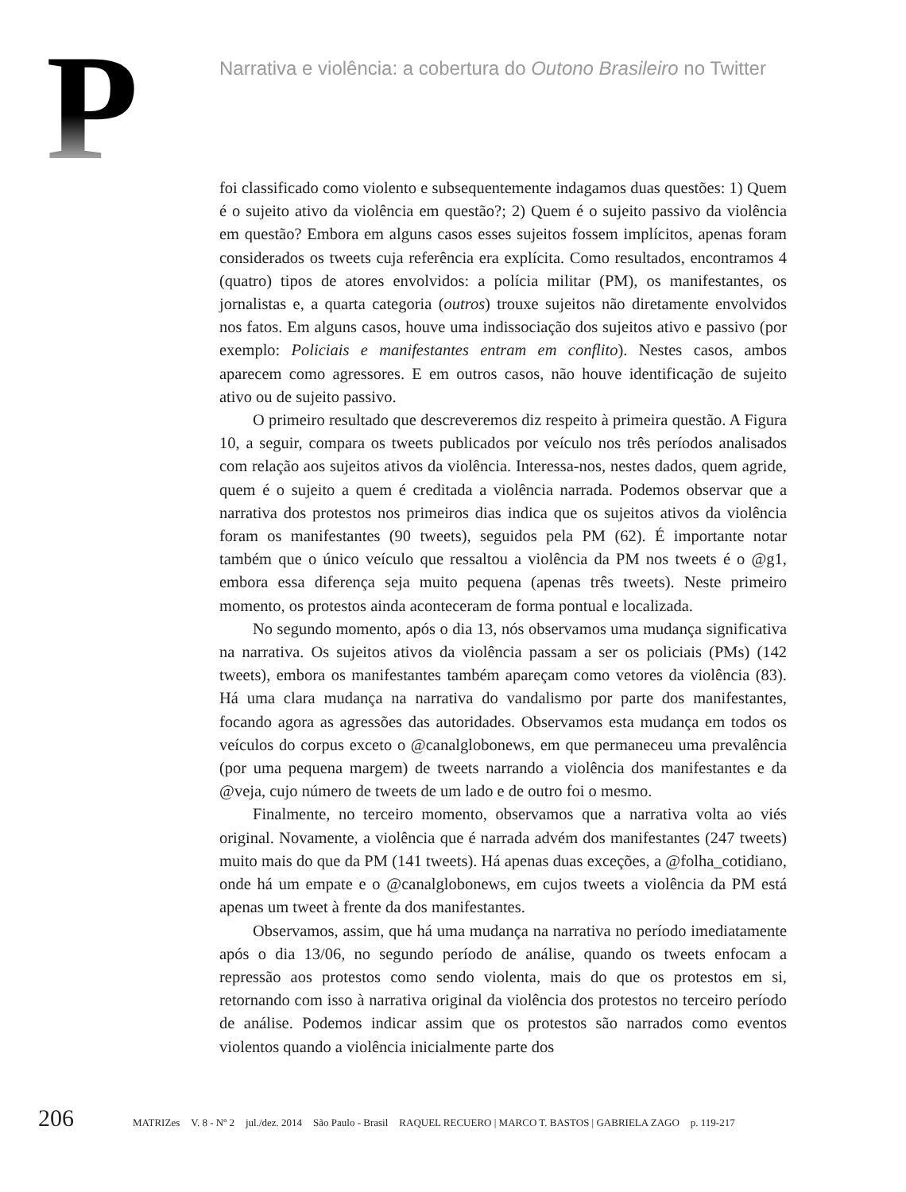P
Narrativa e violência: a cobertura do Outono Brasileiro no Twitter
foi classificado como violento e subsequentemente indagamos duas questões: 1) Quem é o sujeito ativo da violência em questão?; 2) Quem é o sujeito passivo da violência em questão? Embora em alguns casos esses sujeitos fossem implícitos, apenas foram considerados os tweets cuja referência era explícita. Como resultados, encontramos 4 (quatro) tipos de atores envolvidos: a polícia militar (PM), os manifestantes, os jornalistas e, a quarta categoria (outros) trouxe sujeitos não diretamente envolvidos nos fatos. Em alguns casos, houve uma indissociação dos sujeitos ativo e passivo (por exemplo: Policiais e manifestantes entram em conflito). Nestes casos, ambos aparecem como agressores. E em outros casos, não houve identificação de sujeito ativo ou de sujeito passivo.
O primeiro resultado que descreveremos diz respeito à primeira questão. A Figura 10, a seguir, compara os tweets publicados por veículo nos três períodos analisados com relação aos sujeitos ativos da violência. Interessa-nos, nestes dados, quem agride, quem é o sujeito a quem é creditada a violência narrada. Podemos observar que a narrativa dos protestos nos primeiros dias indica que os sujeitos ativos da violência foram os manifestantes (90 tweets), seguidos pela PM (62). É importante notar também que o único veículo que ressaltou a violência da PM nos tweets é o @g1, embora essa diferença seja muito pequena (apenas três tweets). Neste primeiro momento, os protestos ainda aconteceram de forma pontual e localizada.
No segundo momento, após o dia 13, nós observamos uma mudança significativa na narrativa. Os sujeitos ativos da violência passam a ser os policiais (PMs) (142 tweets), embora os manifestantes também apareçam como vetores da violência (83). Há uma clara mudança na narrativa do vandalismo por parte dos manifestantes, focando agora as agressões das autoridades. Observamos esta mudança em todos os veículos do corpus exceto o @canalglobonews, em que permaneceu uma prevalência (por uma pequena margem) de tweets narrando a violência dos manifestantes e da @veja, cujo número de tweets de um lado e de outro foi o mesmo.
Finalmente, no terceiro momento, observamos que a narrativa volta ao viés original. Novamente, a violência que é narrada advém dos manifestantes (247 tweets) muito mais do que da PM (141 tweets). Há apenas duas exceções, a @folha_cotidiano, onde há um empate e o @canalglobonews, em cujos tweets a violência da PM está apenas um tweet à frente da dos manifestantes.
Observamos, assim, que há uma mudança na narrativa no período imediatamente após o dia 13/06, no segundo período de análise, quando os tweets enfocam a repressão aos protestos como sendo violenta, mais do que os protestos em si, retornando com isso à narrativa original da violência dos protestos no terceiro período de análise. Podemos indicar assim que os protestos são narrados como eventos violentos quando a violência inicialmente parte dos
206 MATRIZes V. 8 - Nº 2 jul./dez. 2014 São Paulo - Brasil RAQUEL RECUERO | MARCO T. BASTOS | GABRIELA ZAGO p. 119-217